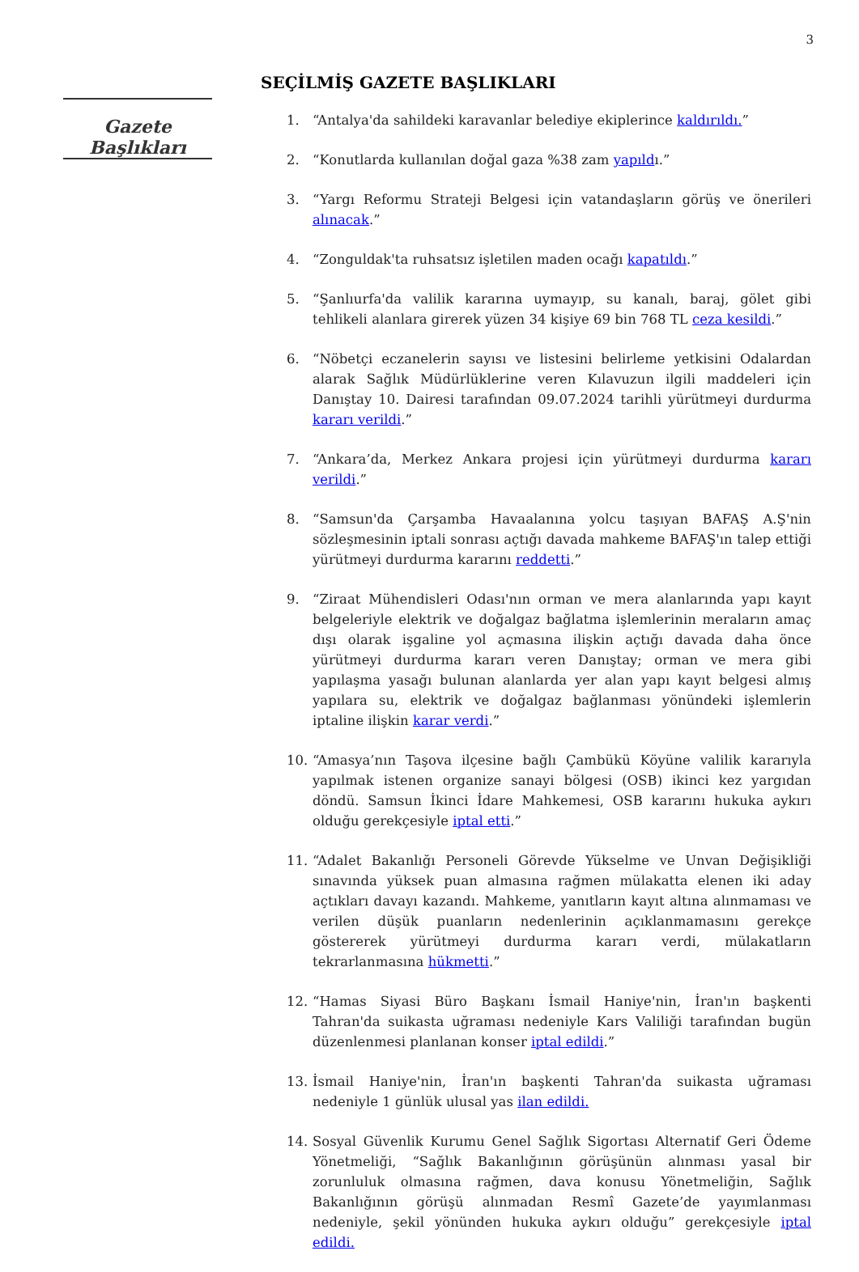3
Gazete Başlıkları
SEÇİLMİŞ GAZETE BAŞLIKLARI
1. “Antalya'da sahildeki karavanlar belediye ekiplerince kaldırıldı.”
2. “Konutlarda kullanılan doğal gaza %38 zam yapıldı.”
3. “Yargı Reformu Strateji Belgesi için vatandaşların görüş ve önerileri alınacak.”
4. “Zonguldak'ta ruhsatsız işletilen maden ocağı kapatıldı.”
5. “Şanlıurfa'da valilik kararına uymayıp, su kanalı, baraj, gölet gibi tehlikeli alanlara girerek yüzen 34 kişiye 69 bin 768 TL ceza kesildi.”
6. “Nöbetçi eczanelerin sayısı ve listesini belirleme yetkisini Odalardan alarak Sağlık Müdürlüklerine veren Kılavuzun ilgili maddeleri için Danıştay 10. Dairesi tarafından 09.07.2024 tarihli yürütmeyi durdurma kararı verildi.”
7. “Ankara’da, Merkez Ankara projesi için yürütmeyi durdurma kararı verildi.”
8. “Samsun'da Çarşamba Havaalanına yolcu taşıyan BAFAŞ A.Ş'nin sözleşmesinin iptali sonrası açtığı davada mahkeme BAFAŞ'ın talep ettiği yürütmeyi durdurma kararını reddetti.”
9. “Ziraat Mühendisleri Odası'nın orman ve mera alanlarında yapı kayıt belgeleriyle elektrik ve doğalgaz bağlatma işlemlerinin meraların amaç dışı olarak işgaline yol açmasına ilişkin açtığı davada daha önce yürütmeyi durdurma kararı veren Danıştay; orman ve mera gibi yapılaşma yasağı bulunan alanlarda yer alan yapı kayıt belgesi almış yapılara su, elektrik ve doğalgaz bağlanması yönündeki işlemlerin iptaline ilişkin karar verdi.”
10. “Amasya’nın Taşova ilçesine bağlı Çambükü Köyüne valilik kararıyla yapılmak istenen organize sanayi bölgesi (OSB) ikinci kez yargıdan döndü. Samsun İkinci İdare Mahkemesi, OSB kararını hukuka aykırı olduğu gerekçesiyle iptal etti.”
11. “Adalet Bakanlığı Personeli Görevde Yükselme ve Unvan Değişikliği sınavında yüksek puan almasına rağmen mülakatta elenen iki aday açtıkları davayı kazandı. Mahkeme, yanıtların kayıt altına alınmaması ve verilen düşük puanların nedenlerinin açıklanmamasını gerekçe göstererek yürütmeyi durdurma kararı verdi, mülakatların tekrarlanmasına hükmetti.”
12. “Hamas Siyasi Büro Başkanı İsmail Haniye'nin, İran'ın başkenti Tahran'da suikasta uğraması nedeniyle Kars Valiliği tarafından bugün düzenlenmesi planlanan konser iptal edildi.”
13. İsmail Haniye'nin, İran'ın başkenti Tahran'da suikasta uğraması nedeniyle 1 günlük ulusal yas ilan edildi.
14. Sosyal Güvenlik Kurumu Genel Sağlık Sigortası Alternatif Geri Ödeme Yönetmeliği, “Sağlık Bakanlığının görüşünün alınması yasal bir zorunluluk olmasına rağmen, dava konusu Yönetmeliğin, Sağlık Bakanlığının görüşü alınmadan Resmî Gazete’de yayımlanması nedeniyle, şekil yönünden hukuka aykırı olduğu” gerekçesiyle iptal edildi.